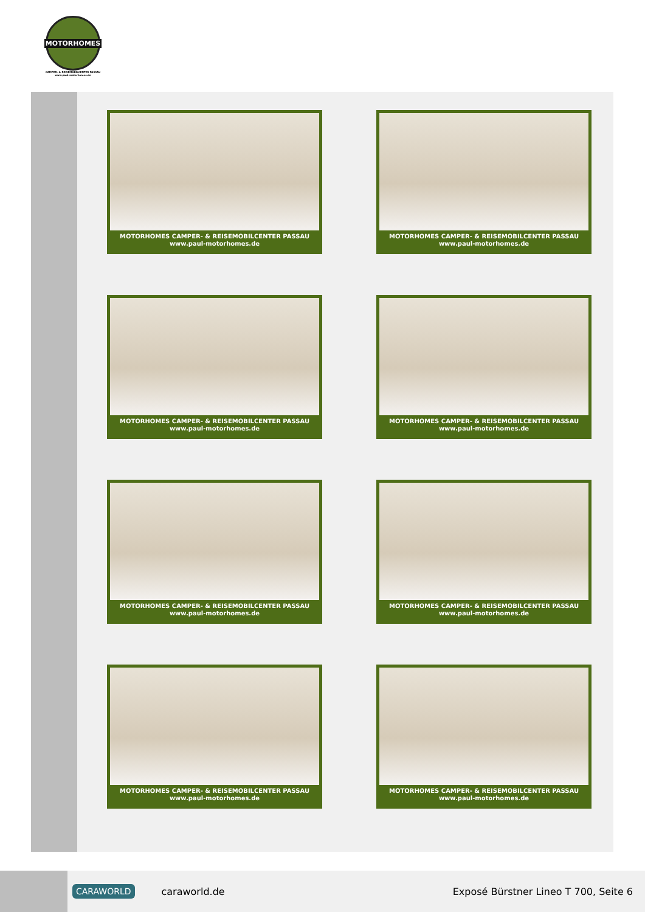MOTORHOMES
CAMPER- & REISEMOBILCENTER PASSAU
www.paul-motorhomes.de
MOTORHOMES CAMPER- & REISEMOBILCENTER PASSAU
www.paul-motorhomes.de
MOTORHOMES CAMPER- & REISEMOBILCENTER PASSAU
www.paul-motorhomes.de
MOTORHOMES CAMPER- & REISEMOBILCENTER PASSAU
www.paul-motorhomes.de
MOTORHOMES CAMPER- & REISEMOBILCENTER PASSAU
www.paul-motorhomes.de
MOTORHOMES CAMPER- & REISEMOBILCENTER PASSAU
www.paul-motorhomes.de
MOTORHOMES CAMPER- & REISEMOBILCENTER PASSAU
www.paul-motorhomes.de
MOTORHOMES CAMPER- & REISEMOBILCENTER PASSAU
www.paul-motorhomes.de
MOTORHOMES CAMPER- & REISEMOBILCENTER PASSAU
www.paul-motorhomes.de
CARAWORLD caraworld.de Exposé Bürstner Lineo T 700, Seite 6